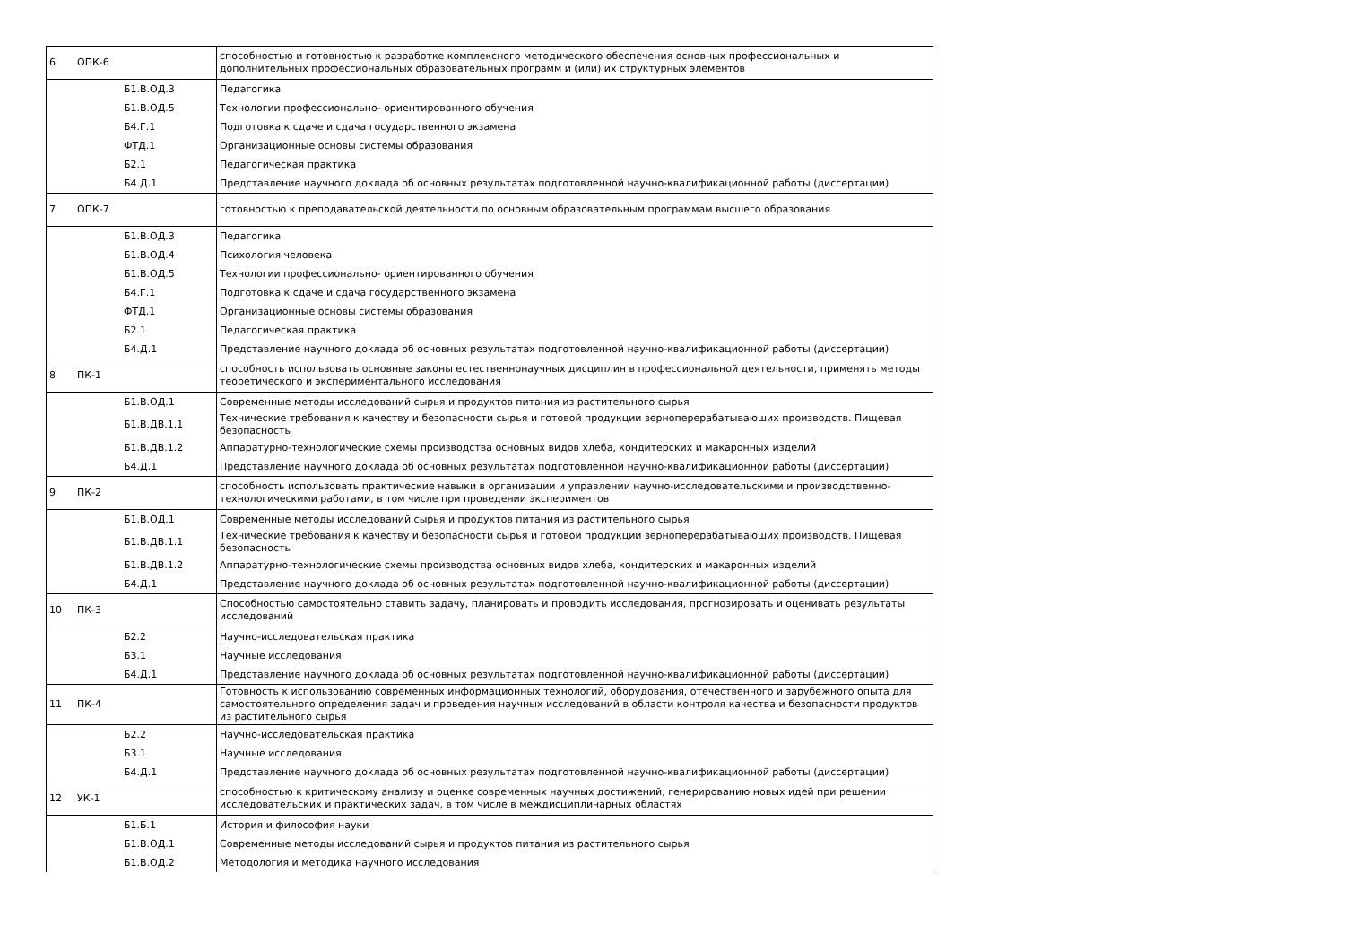| 6 | ОПК-6 | способностью и готовностью к разработке комплексного методического обеспечения основных профессиональных и дополнительных профессиональных образовательных программ и (или) их структурных элементов |
| | Б1.В.ОД.3 | Педагогика |
| | Б1.В.ОД.5 | Технологии профессионально- ориентированного обучения |
| | Б4.Г.1 | Подготовка к сдаче и сдача государственного экзамена |
| | ФТД.1 | Организационные основы системы образования |
| | Б2.1 | Педагогическая практика |
| | Б4.Д.1 | Представление научного доклада об основных результатах подготовленной научно-квалификационной работы (диссертации) |
| 7 | ОПК-7 | готовностью к преподавательской деятельности по основным образовательным программам высшего образования |
| | Б1.В.ОД.3 | Педагогика |
| | Б1.В.ОД.4 | Психология человека |
| | Б1.В.ОД.5 | Технологии профессионально- ориентированного обучения |
| | Б4.Г.1 | Подготовка к сдаче и сдача государственного экзамена |
| | ФТД.1 | Организационные основы системы образования |
| | Б2.1 | Педагогическая практика |
| | Б4.Д.1 | Представление научного доклада об основных результатах подготовленной научно-квалификационной работы (диссертации) |
| 8 | ПК-1 | способность использовать основные законы естественнонаучных дисциплин в профессиональной деятельности, применять методы теоретического и экспериментального исследования |
| | Б1.В.ОД.1 | Современные методы исследований сырья и продуктов питания из растительного сырья |
| | Б1.В.ДВ.1.1 | Технические требования к качеству и безопасности сырья и готовой продукции зерноперерабатываюших производств. Пищевая безопасность |
| | Б1.В.ДВ.1.2 | Аппаратурно-технологические схемы производства основных видов хлеба, кондитерских и макаронных изделий |
| | Б4.Д.1 | Представление научного доклада об основных результатах подготовленной научно-квалификационной работы (диссертации) |
| 9 | ПК-2 | способность использовать практические навыки в организации и управлении научно-исследовательскими и производственно-технологическими работами, в том числе при проведении экспериментов |
| | Б1.В.ОД.1 | Современные методы исследований сырья и продуктов питания из растительного сырья |
| | Б1.В.ДВ.1.1 | Технические требования к качеству и безопасности сырья и готовой продукции зерноперерабатываюших производств. Пищевая безопасность |
| | Б1.В.ДВ.1.2 | Аппаратурно-технологические схемы производства основных видов хлеба, кондитерских и макаронных изделий |
| | Б4.Д.1 | Представление научного доклада об основных результатах подготовленной научно-квалификационной работы (диссертации) |
| 10 | ПК-3 | Способностью самостоятельно ставить задачу, планировать и проводить исследования, прогнозировать и оценивать результаты исследований |
| | Б2.2 | Научно-исследовательская практика |
| | Б3.1 | Научные исследования |
| | Б4.Д.1 | Представление научного доклада об основных результатах подготовленной научно-квалификационной работы (диссертации) |
| 11 | ПК-4 | Готовность к использованию современных информационных технологий, оборудования, отечественного и зарубежного опыта для самостоятельного определения задач и проведения научных исследований в области контроля качества и безопасности продуктов из растительного сырья |
| | Б2.2 | Научно-исследовательская практика |
| | Б3.1 | Научные исследования |
| | Б4.Д.1 | Представление научного доклада об основных результатах подготовленной научно-квалификационной работы (диссертации) |
| 12 | УК-1 | способностью к критическому анализу и оценке современных научных достижений, генерированию новых идей при решении исследовательских и практических задач, в том числе в междисциплинарных областях |
| | Б1.Б.1 | История и философия науки |
| | Б1.В.ОД.1 | Современные методы исследований сырья и продуктов питания из растительного сырья |
| | Б1.В.ОД.2 | Методология и методика научного исследования |